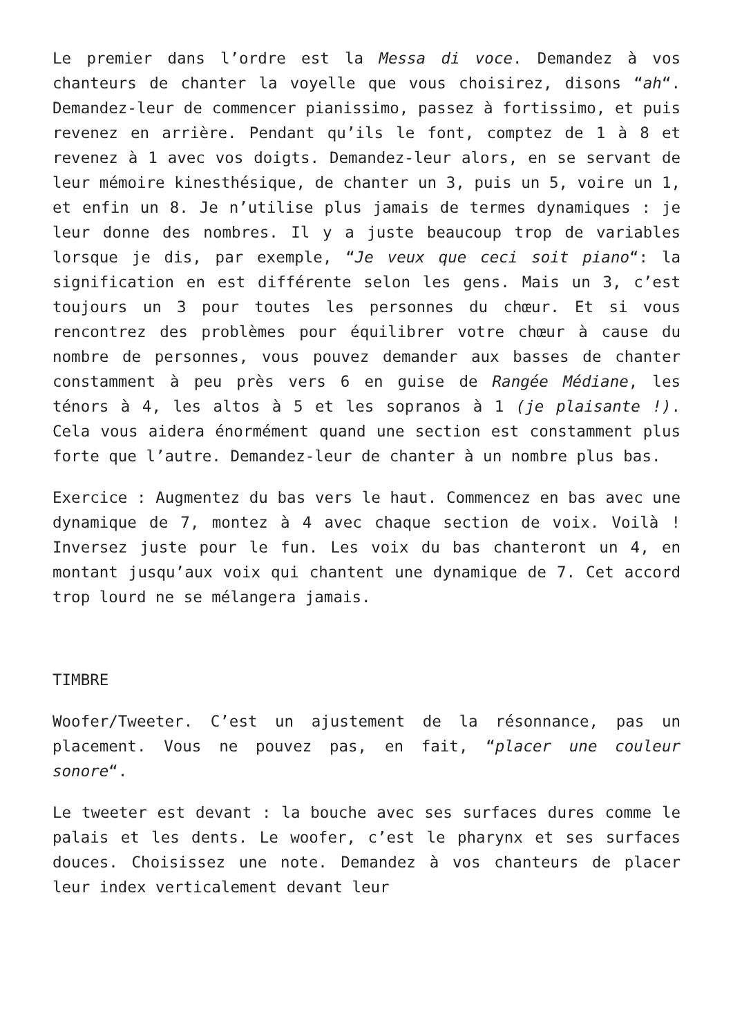Le premier dans l’ordre est la Messa di voce. Demandez à vos chanteurs de chanter la voyelle que vous choisirez, disons “ah“. Demandez-leur de commencer pianissimo, passez à fortissimo, et puis revenez en arrière. Pendant qu’ils le font, comptez de 1 à 8 et revenez à 1 avec vos doigts. Demandez-leur alors, en se servant de leur mémoire kinesthésique, de chanter un 3, puis un 5, voire un 1, et enfin un 8. Je n’utilise plus jamais de termes dynamiques : je leur donne des nombres. Il y a juste beaucoup trop de variables lorsque je dis, par exemple, “Je veux que ceci soit piano“: la signification en est différente selon les gens. Mais un 3, c’est toujours un 3 pour toutes les personnes du chœur. Et si vous rencontrez des problèmes pour équilibrer votre chœur à cause du nombre de personnes, vous pouvez demander aux basses de chanter constamment à peu près vers 6 en guise de Rangée Médiane, les ténors à 4, les altos à 5 et les sopranos à 1 (je plaisante !). Cela vous aidera énormément quand une section est constamment plus forte que l’autre. Demandez-leur de chanter à un nombre plus bas.
Exercice : Augmentez du bas vers le haut. Commencez en bas avec une dynamique de 7, montez à 4 avec chaque section de voix. Voilà ! Inversez juste pour le fun. Les voix du bas chanteront un 4, en montant jusqu’aux voix qui chantent une dynamique de 7. Cet accord trop lourd ne se mélangera jamais.
TIMBRE
Woofer/Tweeter. C’est un ajustement de la résonnance, pas un placement. Vous ne pouvez pas, en fait, “placer une couleur sonore“.
Le tweeter est devant : la bouche avec ses surfaces dures comme le palais et les dents. Le woofer, c’est le pharynx et ses surfaces douces. Choisissez une note. Demandez à vos chanteurs de placer leur index verticalement devant leur